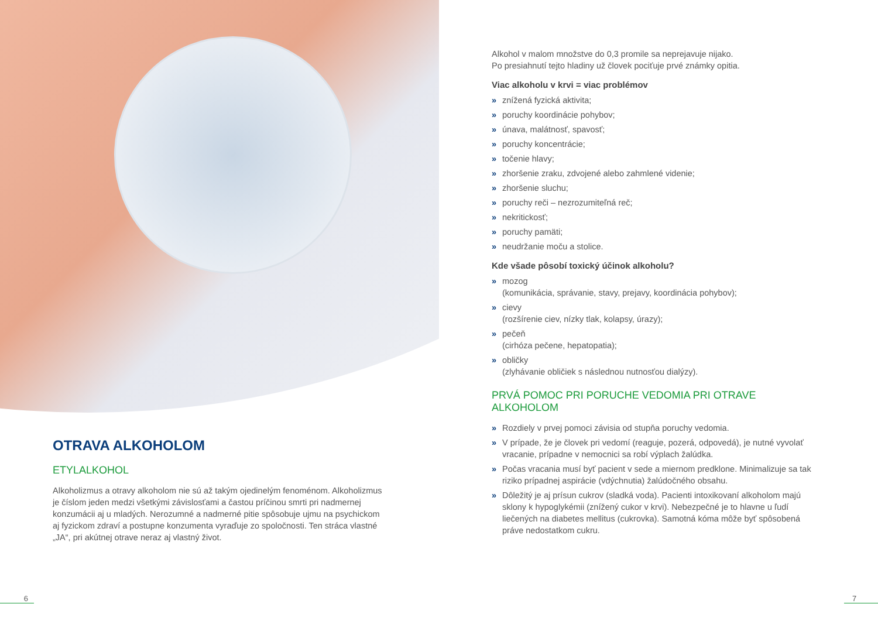OTRAVA ALKOHOLOM
ETYLALKOHOL
Alkoholizmus a otravy alkoholom nie sú až takým ojedinelým fenoménom. Alkoholizmus je číslom jeden medzi všetkými závislosťami a častou príčinou smrti pri nadmernej konzumácii aj u mladých. Nerozumné a nadmerné pitie spôsobuje ujmu na psychickom aj fyzickom zdraví a postupne konzumenta vyraďuje zo spoločnosti. Ten stráca vlastné „JA“, pri akútnej otrave neraz aj vlastný život.
6
Alkohol v malom množstve do 0,3 promile sa neprejavuje nijako.
Po presiahnutí tejto hladiny už človek pociťuje prvé známky opitia.
Viac alkoholu v krvi = viac problémov
» znížená fyzická aktivita;
» poruchy koordinácie pohybov;
» únava, malátnosť, spavosť;
» poruchy koncentrácie;
» točenie hlavy;
» zhoršenie zraku, zdvojené alebo zahmlené videnie;
» zhoršenie sluchu;
» poruchy reči – nezrozumiteľná reč;
» nekritickosť;
» poruchy pamäti;
» neudržanie moču a stolice.
Kde všade pôsobí toxický účinok alkoholu?
» mozog
(komunikácia, správanie, stavy, prejavy, koordinácia pohybov);
» cievy
(rozšírenie ciev, nízky tlak, kolapsy, úrazy);
» pečeň
(cirhóza pečene, hepatopatia);
» obličky
(zlyhávanie obličiek s následnou nutnosťou dialýzy).
PRVÁ POMOC PRI PORUCHE VEDOMIA PRI OTRAVE ALKOHOLOM
» Rozdiely v prvej pomoci závisia od stupňa poruchy vedomia.
» V prípade, že je človek pri vedomí (reaguje, pozerá, odpovedá), je nutné vyvolať vracanie, prípadne v nemocnici sa robí výplach žalúdka.
» Počas vracania musí byť pacient v sede a miernom predklone. Minimalizuje sa tak riziko prípadnej aspirácie (vdýchnutia) žalúdočného obsahu.
» Dôležitý je aj prísun cukrov (sladká voda). Pacienti intoxikovaní alkoholom majú sklony k hypoglykémii (znížený cukor v krvi). Nebezpečné je to hlavne u ľudí liečených na diabetes mellitus (cukrovka). Samotná kóma môže byť spôsobená práve nedostatkom cukru.
7